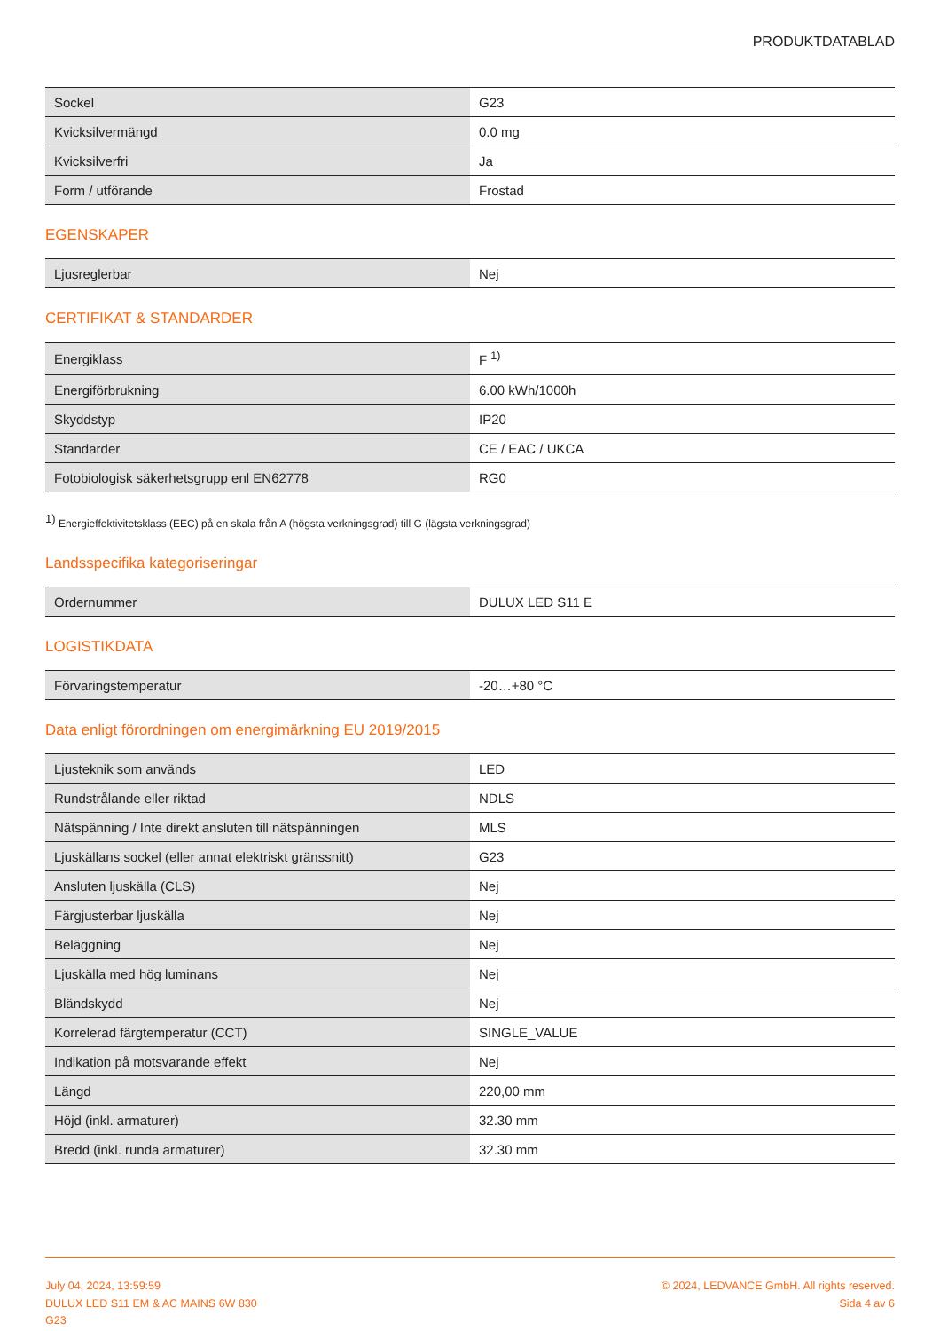PRODUKTDATABLAD
| Sockel | G23 |
| Kvicksilvermängd | 0.0 mg |
| Kvicksilverfri | Ja |
| Form / utförande | Frostad |
EGENSKAPER
| Ljusreglerbar | Nej |
CERTIFIKAT & STANDARDER
| Energiklass | F <sup>1)</sup> |
| Energiförbrukning | 6.00 kWh/1000h |
| Skyddstyp | IP20 |
| Standarder | CE / EAC / UKCA |
| Fotobiologisk säkerhetsgrupp enl EN62778 | RG0 |
<sup>1)</sup> Energieffektivitetsklass (EEC) på en skala från A (högsta verkningsgrad) till G (lägsta verkningsgrad)
Landsspecifika kategoriseringar
| Ordernummer | DULUX LED S11 E |
LOGISTIKDATA
| Förvaringstemperatur | -20…+80 °C |
Data enligt förordningen om energimärkning EU 2019/2015
| Ljusteknik som används | LED |
| Rundstrålande eller riktad | NDLS |
| Nätspänning / Inte direkt ansluten till nätspänningen | MLS |
| Ljuskällans sockel (eller annat elektriskt gränssnitt) | G23 |
| Ansluten ljuskälla (CLS) | Nej |
| Färgjusterbar ljuskälla | Nej |
| Beläggning | Nej |
| Ljuskälla med hög luminans | Nej |
| Bländskydd | Nej |
| Korrelerad färgtemperatur (CCT) | SINGLE_VALUE |
| Indikation på motsvarande effekt | Nej |
| Längd | 220,00 mm |
| Höjd (inkl. armaturer) | 32.30 mm |
| Bredd (inkl. runda armaturer) | 32.30 mm |
July 04, 2024, 13:59:59
DULUX LED S11 EM & AC MAINS 6W 830
G23
© 2024, LEDVANCE GmbH. All rights reserved.
Sida 4 av 6